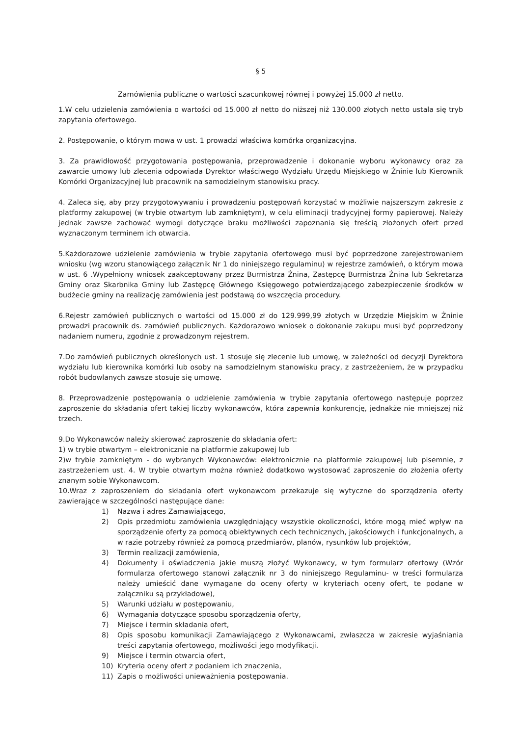§ 5
Zamówienia publiczne o wartości szacunkowej równej i powyżej 15.000 zł netto.
1.W celu udzielenia zamówienia o wartości od 15.000 zł netto do niższej niż 130.000 złotych netto ustala się tryb zapytania ofertowego.
2. Postępowanie, o którym mowa w ust. 1 prowadzi właściwa komórka organizacyjna.
3. Za prawidłowość przygotowania postępowania, przeprowadzenie i dokonanie wyboru wykonawcy oraz za zawarcie umowy lub zlecenia odpowiada Dyrektor właściwego Wydziału Urzędu Miejskiego w Żninie lub Kierownik Komórki Organizacyjnej lub pracownik na samodzielnym stanowisku pracy.
4. Zaleca się, aby przy przygotowywaniu i prowadzeniu postępowań korzystać w możliwie najszerszym zakresie z platformy zakupowej (w trybie otwartym lub zamkniętym), w celu eliminacji tradycyjnej formy papierowej. Należy jednak zawsze zachować wymogi dotyczące braku możliwości zapoznania się treścią złożonych ofert przed wyznaczonym terminem ich otwarcia.
5.Każdorazowe udzielenie zamówienia w trybie zapytania ofertowego musi być poprzedzone zarejestrowaniem wniosku (wg wzoru stanowiącego załącznik Nr 1 do niniejszego regulaminu) w rejestrze zamówień, o którym mowa w ust. 6 .Wypełniony wniosek zaakceptowany przez Burmistrza Żnina, Zastępcę Burmistrza Żnina lub Sekretarza Gminy oraz Skarbnika Gminy lub Zastępcę Głównego Księgowego potwierdzającego zabezpieczenie środków w budżecie gminy na realizację zamówienia jest podstawą do wszczęcia procedury.
6.Rejestr zamówień publicznych o wartości od 15.000 zł do 129.999,99 złotych w Urzędzie Miejskim w Żninie prowadzi pracownik ds. zamówień publicznych. Każdorazowo wniosek o dokonanie zakupu musi być poprzedzony nadaniem numeru, zgodnie z prowadzonym rejestrem.
7.Do zamówień publicznych określonych ust. 1 stosuje się zlecenie lub umowę, w zależności od decyzji Dyrektora wydziału lub kierownika komórki lub osoby na samodzielnym stanowisku pracy, z zastrzeżeniem, że w przypadku robót budowlanych zawsze stosuje się umowę.
8. Przeprowadzenie postępowania o udzielenie zamówienia w trybie zapytania ofertowego następuje poprzez zaproszenie do składania ofert takiej liczby wykonawców, która zapewnia konkurencję, jednakże nie mniejszej niż trzech.
9.Do Wykonawców należy skierować zaproszenie do składania ofert:
1) w trybie otwartym – elektronicznie na platformie zakupowej lub
2)w trybie zamkniętym - do wybranych Wykonawców: elektronicznie na platformie zakupowej lub pisemnie, z zastrzeżeniem ust. 4. W trybie otwartym można również dodatkowo wystosować zaproszenie do złożenia oferty znanym sobie Wykonawcom.
10.Wraz z zaproszeniem do składania ofert wykonawcom przekazuje się wytyczne do sporządzenia oferty zawierające w szczególności następujące dane:
1) Nazwa i adres Zamawiającego,
2) Opis przedmiotu zamówienia uwzględniający wszystkie okoliczności, które mogą mieć wpływ na sporządzenie oferty za pomocą obiektywnych cech technicznych, jakościowych i funkcjonalnych, a w razie potrzeby również za pomocą przedmiarów, planów, rysunków lub projektów,
3) Termin realizacji zamówienia,
4) Dokumenty i oświadczenia jakie muszą złożyć Wykonawcy, w tym formularz ofertowy (Wzór formularza ofertowego stanowi załącznik nr 3 do niniejszego Regulaminu- w treści formularza należy umieścić dane wymagane do oceny oferty w kryteriach oceny ofert, te podane w załączniku są przykładowe),
5) Warunki udziału w postępowaniu,
6) Wymagania dotyczące sposobu sporządzenia oferty,
7) Miejsce i termin składania ofert,
8) Opis sposobu komunikacji Zamawiającego z Wykonawcami, zwłaszcza w zakresie wyjaśniania treści zapytania ofertowego, możliwości jego modyfikacji.
9) Miejsce i termin otwarcia ofert,
10) Kryteria oceny ofert z podaniem ich znaczenia,
11) Zapis o możliwości unieważnienia postępowania.